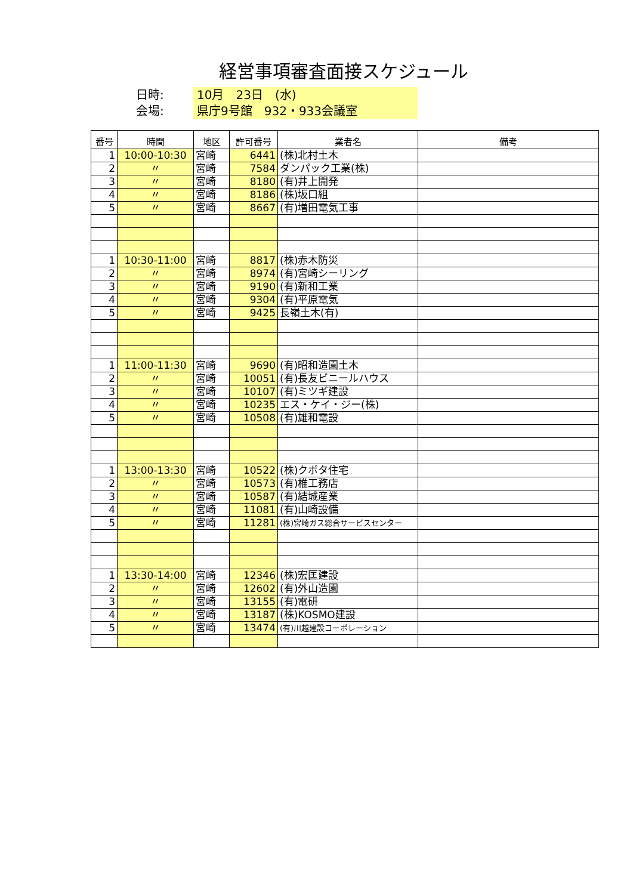経営事項審査面接スケジュール
日時: 10月　23日　(水)
会場: 県庁9号館　932・933会議室
| 番号 | 時間 | 地区 | 許可番号 | 業者名 | 備考 |
| --- | --- | --- | --- | --- | --- |
| 1 | 10:00-10:30 | 宮崎 | 6441 | (株)北村土木 | |
| 2 | 〃 | 宮崎 | 7584 | ダンパック工業(株) | |
| 3 | 〃 | 宮崎 | 8180 | (有)井上開発 | |
| 4 | 〃 | 宮崎 | 8186 | (株)坂口組 | |
| 5 | 〃 | 宮崎 | 8667 | (有)増田電気工事 | |
| 1 | 10:30-11:00 | 宮崎 | 8817 | (株)赤木防災 | |
| 2 | 〃 | 宮崎 | 8974 | (有)宮崎シーリング | |
| 3 | 〃 | 宮崎 | 9190 | (有)新和工業 | |
| 4 | 〃 | 宮崎 | 9304 | (有)平原電気 | |
| 5 | 〃 | 宮崎 | 9425 | 長嶺土木(有) | |
| 1 | 11:00-11:30 | 宮崎 | 9690 | (有)昭和造園土木 | |
| 2 | 〃 | 宮崎 | 10051 | (有)長友ビニールハウス | |
| 3 | 〃 | 宮崎 | 10107 | (有)ミツギ建設 | |
| 4 | 〃 | 宮崎 | 10235 | エス・ケイ・ジー(株) | |
| 5 | 〃 | 宮崎 | 10508 | (有)雄和電設 | |
| 1 | 13:00-13:30 | 宮崎 | 10522 | (株)クボタ住宅 | |
| 2 | 〃 | 宮崎 | 10573 | (有)椎工務店 | |
| 3 | 〃 | 宮崎 | 10587 | (有)結城産業 | |
| 4 | 〃 | 宮崎 | 11081 | (有)山崎設備 | |
| 5 | 〃 | 宮崎 | 11281 | (株)宮崎ガス総合サービスセンター | |
| 1 | 13:30-14:00 | 宮崎 | 12346 | (株)宏匡建設 | |
| 2 | 〃 | 宮崎 | 12602 | (有)外山造園 | |
| 3 | 〃 | 宮崎 | 13155 | (有)電研 | |
| 4 | 〃 | 宮崎 | 13187 | (株)KOSMO建設 | |
| 5 | 〃 | 宮崎 | 13474 | (有)川越建設コーポレーション | |